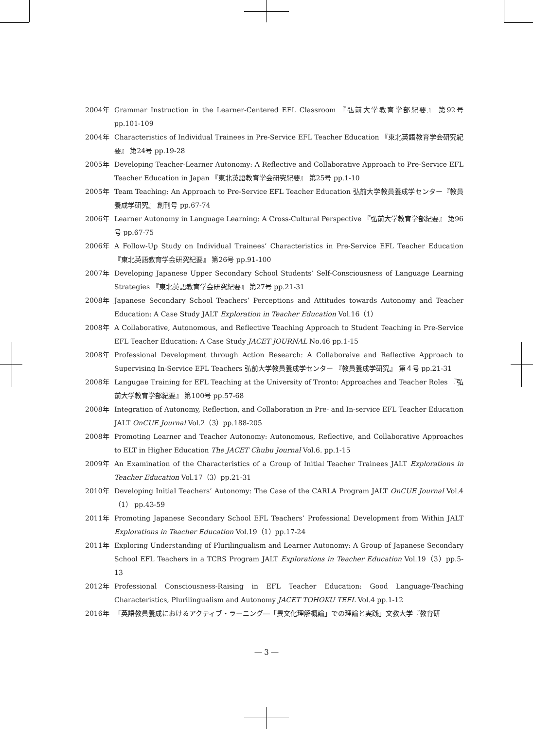2004年 Grammar Instruction in the Learner-Centered EFL Classroom 『弘前大学教育学部紀要』 第92号 pp.101-109
2004年 Characteristics of Individual Trainees in Pre-Service EFL Teacher Education 『東北英語教育学会研究紀要』 第24号 pp.19-28
2005年 Developing Teacher-Learner Autonomy: A Reflective and Collaborative Approach to Pre-Service EFL Teacher Education in Japan 『東北英語教育学会研究紀要』 第25号 pp.1-10
2005年 Team Teaching: An Approach to Pre-Service EFL Teacher Education 弘前大学教員養成学センター『教員養成学研究』 創刊号 pp.67-74
2006年 Learner Autonomy in Language Learning: A Cross-Cultural Perspective 『弘前大学教育学部紀要』 第96号 pp.67-75
2006年 A Follow-Up Study on Individual Trainees’ Characteristics in Pre-Service EFL Teacher Education 『東北英語教育学会研究紀要』 第26号 pp.91-100
2007年 Developing Japanese Upper Secondary School Students’ Self-Consciousness of Language Learning Strategies 『東北英語教育学会研究紀要』 第27号 pp.21-31
2008年 Japanese Secondary School Teachers’ Perceptions and Attitudes towards Autonomy and Teacher Education: A Case Study JALT Exploration in Teacher Education Vol.16（1）
2008年 A Collaborative, Autonomous, and Reflective Teaching Approach to Student Teaching in Pre-Service EFL Teacher Education: A Case Study JACET JOURNAL No.46 pp.1-15
2008年 Professional Development through Action Research: A Collaboraive and Reflective Approach to Supervising In-Service EFL Teachers 弘前大学教員養成学センター 『教員養成学研究』 第４号 pp.21-31
2008年 Langugae Training for EFL Teaching at the University of Tronto: Approaches and Teacher Roles 『弘前大学教育学部紀要』 第100号 pp.57-68
2008年 Integration of Autonomy, Reflection, and Collaboration in Pre- and In-service EFL Teacher Education JALT OnCUE Journal Vol.2（3）pp.188-205
2008年 Promoting Learner and Teacher Autonomy: Autonomous, Reflective, and Collaborative Approaches to ELT in Higher Education The JACET Chubu Journal Vol.6. pp.1-15
2009年 An Examination of the Characteristics of a Group of Initial Teacher Trainees JALT Explorations in Teacher Education Vol.17（3）pp.21-31
2010年 Developing Initial Teachers’ Autonomy: The Case of the CARLA Program JALT OnCUE Journal Vol.4（1） pp.43-59
2011年 Promoting Japanese Secondary School EFL Teachers’ Professional Development from Within JALT Explorations in Teacher Education Vol.19（1）pp.17-24
2011年 Exploring Understanding of Plurilingualism and Learner Autonomy: A Group of Japanese Secondary School EFL Teachers in a TCRS Program JALT Explorations in Teacher Education Vol.19（3）pp.5-13
2012年 Professional Consciousness-Raising in EFL Teacher Education: Good Language-Teaching Characteristics, Plurilingualism and Autonomy JACET TOHOKU TEFL Vol.4 pp.1-12
2016年 「英語教員養成におけるアクティブ・ラーニング―「異文化理解概論」での理論と実践」文教大学『教育研
― 3 ―